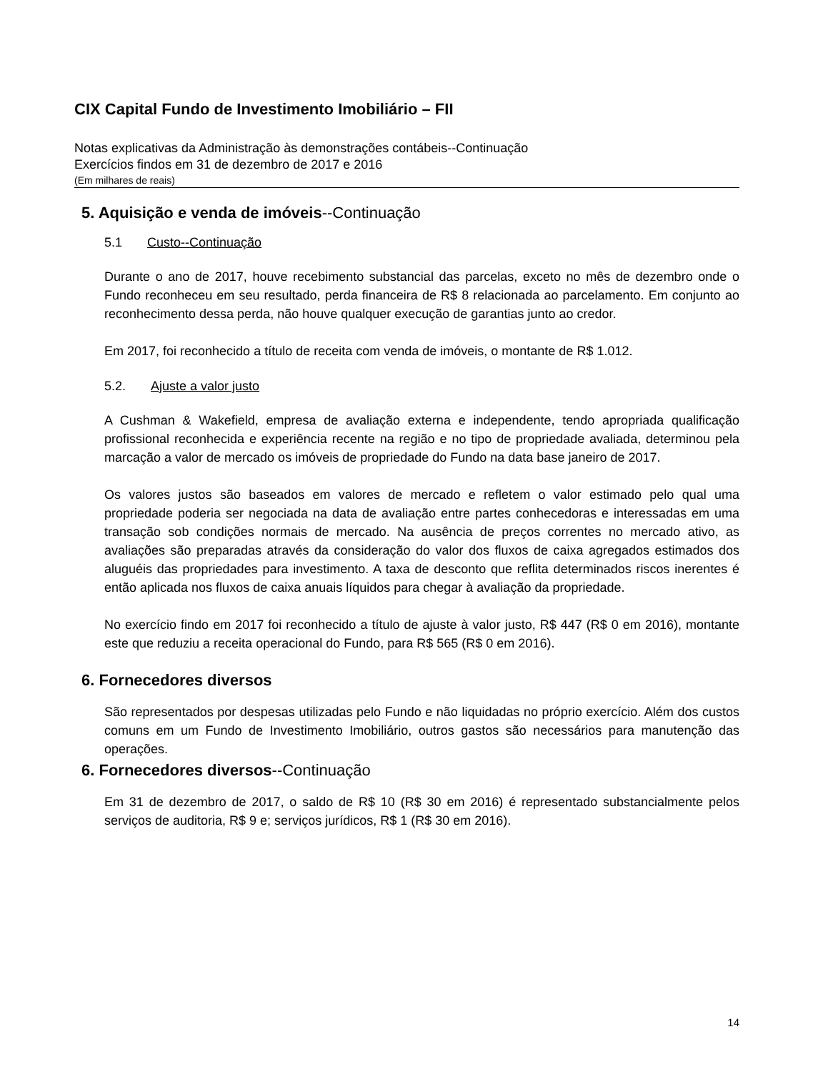CIX Capital Fundo de Investimento Imobiliário – FII
Notas explicativas da Administração às demonstrações contábeis--Continuação
Exercícios findos em 31 de dezembro de 2017 e 2016
(Em milhares de reais)
5. Aquisição e venda de imóveis--Continuação
5.1 Custo--Continuação
Durante o ano de 2017, houve recebimento substancial das parcelas, exceto no mês de dezembro onde o Fundo reconheceu em seu resultado, perda financeira de R$ 8 relacionada ao parcelamento. Em conjunto ao reconhecimento dessa perda, não houve qualquer execução de garantias junto ao credor.
Em 2017, foi reconhecido a título de receita com venda de imóveis, o montante de R$ 1.012.
5.2. Ajuste a valor justo
A Cushman & Wakefield, empresa de avaliação externa e independente, tendo apropriada qualificação profissional reconhecida e experiência recente na região e no tipo de propriedade avaliada, determinou pela marcação a valor de mercado os imóveis de propriedade do Fundo na data base janeiro de 2017.
Os valores justos são baseados em valores de mercado e refletem o valor estimado pelo qual uma propriedade poderia ser negociada na data de avaliação entre partes conhecedoras e interessadas em uma transação sob condições normais de mercado. Na ausência de preços correntes no mercado ativo, as avaliações são preparadas através da consideração do valor dos fluxos de caixa agregados estimados dos aluguéis das propriedades para investimento. A taxa de desconto que reflita determinados riscos inerentes é então aplicada nos fluxos de caixa anuais líquidos para chegar à avaliação da propriedade.
No exercício findo em 2017 foi reconhecido a título de ajuste à valor justo, R$ 447 (R$ 0 em 2016), montante este que reduziu a receita operacional do Fundo, para R$ 565 (R$ 0 em 2016).
6. Fornecedores diversos
São representados por despesas utilizadas pelo Fundo e não liquidadas no próprio exercício. Além dos custos comuns em um Fundo de Investimento Imobiliário, outros gastos são necessários para manutenção das operações.
6. Fornecedores diversos--Continuação
Em 31 de dezembro de 2017, o saldo de R$ 10 (R$ 30 em 2016) é representado substancialmente pelos serviços de auditoria, R$ 9 e; serviços jurídicos, R$ 1 (R$ 30 em 2016).
14